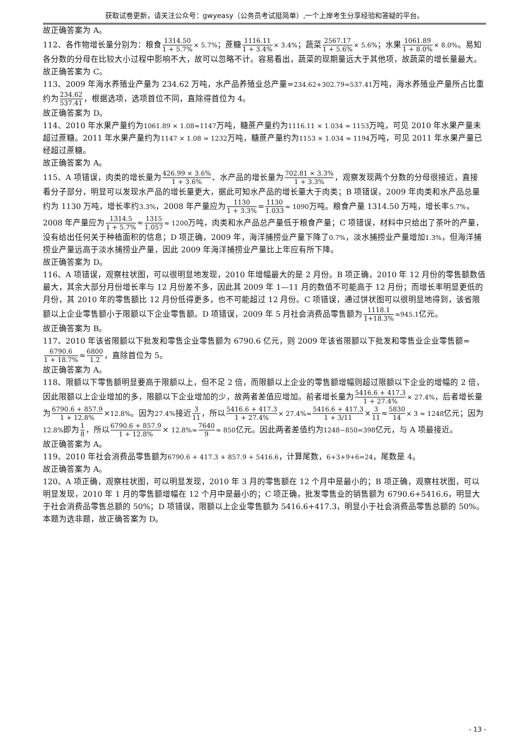获取试卷更新，请关注公众号：gwyeasy（公务员考试挺简单）,一个上岸考生分享经验和答疑的平台。
故正确答案为 A。
112、各作物增长量分别为：粮食1314.50 1 + 5.7%× 5.7%；蔗糖1116.11 1 + 3.4%× 3.4%；蔬菜2567.17 1 + 5.6%× 5.6%；水果1061.89 1 + 8.0%× 8.0%。易知各分数的分母在比较大小过程中影响不大，故可以忽略不计。容易看出，蔬菜的现期量远大于其他项，故蔬菜的增长量最大。
故正确答案为 C。
113、2009 年海水养殖业产量为 234.62 万吨，水产品养殖业总产量=234.62+302.79=537.41万吨，海水养殖业产量所占比重约为234.62 537.41，根据选项，选项首位不同，直除得首位为 4。
故正确答案为 D。
114、2010 年水果产量约为1061.89 × 1.08≈1147万吨，糖蔗产量约为1116.11 × 1.034 ≈ 1153万吨，可见 2010 年水果产量未超过蔗糖。2011 年水果产量约为1147 × 1.08 ≈ 1232万吨，糖蔗产量约为1153 × 1.034 ≈ 1194万吨，可见 2011 年水果产量已经超过蔗糖。
故正确答案为 A。
115、A 项错误，肉类的增长量为426.99 × 3.6% 1 + 3.6%、水产品的增长量为702.81 × 3.3% 1 + 3.3%，观察发现两个分数的分母很接近，直接看分子部分，明显可以发现水产品的增长量更大，据此可知水产品的增长量大于肉类；B 项错误，2009 年肉类和水产品总量约为 1130 万吨，增长率约3.3%，2008 年产量应为1130 1 + 3.3%=1130 1.033≈ 1090万吨。粮食产量 1314.50 万吨，增长率5.7%，2008 年产量应为1314.5 1 + 5.7%≈1315 1.057≈ 1200万吨，肉类和水产品总产量低于粮食产量；C 项错误，材料中只给出了茶叶的产量，没有给出任何关于种植面积的信息；D 项正确，2009 年，海洋捕捞业产量下降了0.7%，淡水捕捞业产量增加1.3%，但海洋捕捞业产量远高于淡水捕捞业产量，因此 2009 年海洋捕捞业产量比上年应有所下降。
故正确答案为 D。
116、A 项错误，观察柱状图，可以很明显地发现，2010 年增幅最大的是 2 月份。B 项正确，2010 年 12 月份的零售额数值最大，其余大部分月份增长率与 12 月份差不多，因此其 2009 年 1—11 月的数值不可能高于 12 月份；而增长率明显更低的月份，其 2010 年的零售额比 12 月份低得更多，也不可能超过 12 月份。C 项错误，通过饼状图可以很明显地得到，该省限额以上企业零售额小于限额以下企业零售额。D 项错误，2009 年 5 月社会消费品零售额为1118.1 1+18.3%≈945.1亿元。
故正确答案为 B。
117、2010 年该省限额以下批发和零售企业零售额为 6790.6 亿元，则 2009 年该省限额以下批发和零售业企业零售额=6790.6 1 + 18.7%≈6800 1.2，直除首位为 5。
故正确答案为 A。
118、限额以下零售额明显要高于限额以上，但不足 2 倍，而限额以上企业的零售额增幅则超过限额以下企业的增幅的 2 倍，因此限额以上企业增加的多，限额以下企业增加的少，故两者差值应增加。前者增长量为5416.6 + 417.3 1 + 27.4%× 27.4%，后者增长量为6790.6 + 857.9 1 + 12.8%×12.8%。因为27.4% 接近3 11，所以5416.6 + 417.3 1 + 27.4%× 27.4%≈5416.6 + 417.3 1 + 3/11×3 11≈5830 14× 3 ≈ 1248亿元；因为12.8% 即为1 8，所以6790.6 + 857.9 1 + 12.8%× 12.8%≈7640 9≈ 850亿元。因此两者差值约为1248−850=398亿元，与 A 项最接近。
故正确答案为 A。
119、2010 年社会消费品零售额为6790.6 + 417.3 + 857.9 + 5416.6，计算尾数，6+3+9+6=24，尾数是 4。
故正确答案为 A。
120、A 项正确，观察柱状图，可以明显发现，2010 年 3 月的零售额在 12 个月中是最小的；B 项正确，观察柱状图，可以明显发现，2010 年 1 月的零售额增幅在 12 个月中是最小的；C 项正确，批发零售业的销售额为 6790.6+5416.6，明显大于社会消费品零售总额的 50%；D 项错误，限额以上企业零售额为 5416.6+417.3，明显小于社会消费品零售总额的 50%。
本题为选非题，故正确答案为 D。
- 13 -